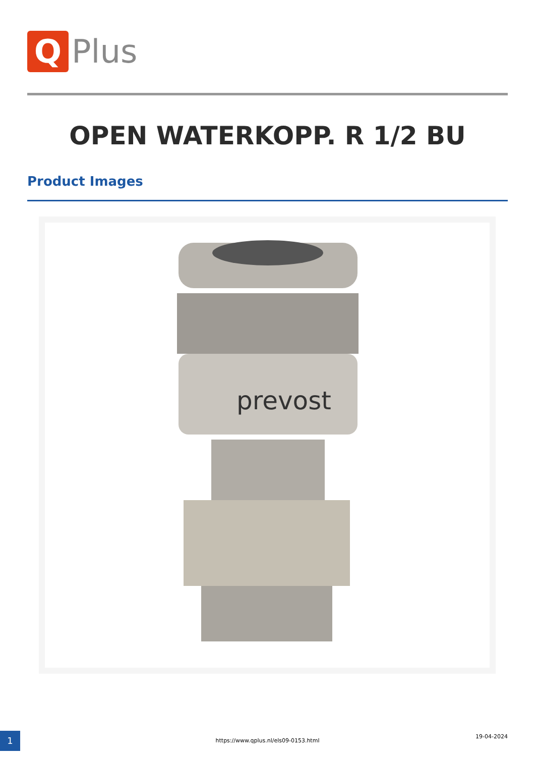Q
Plus
OPEN WATERKOPP. R 1/2 BU
Product Images
prevost
1 https://www.qplus.nl/els09-0153.html
19-04-2024